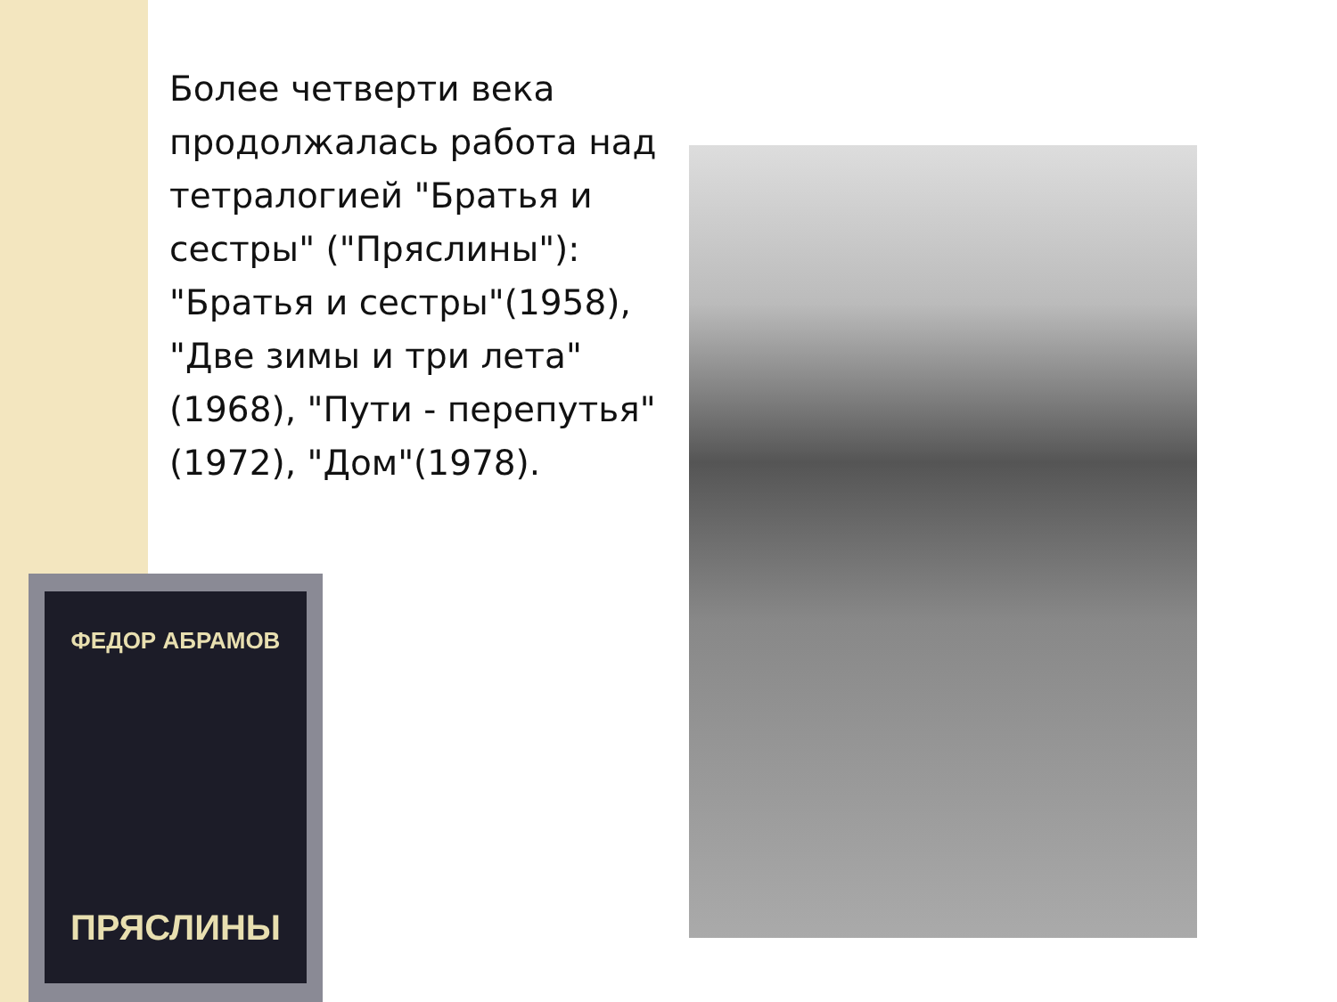Более четверти века продолжалась работа над тетралогией "Братья и сестры" ("Пряслины"): "Братья и сестры"(1958), "Две зимы и три лета"(1968), "Пути - перепутья"(1972), "Дом"(1978).
ФЕДОР АБРАМОВ
ПРЯСЛИНЫ